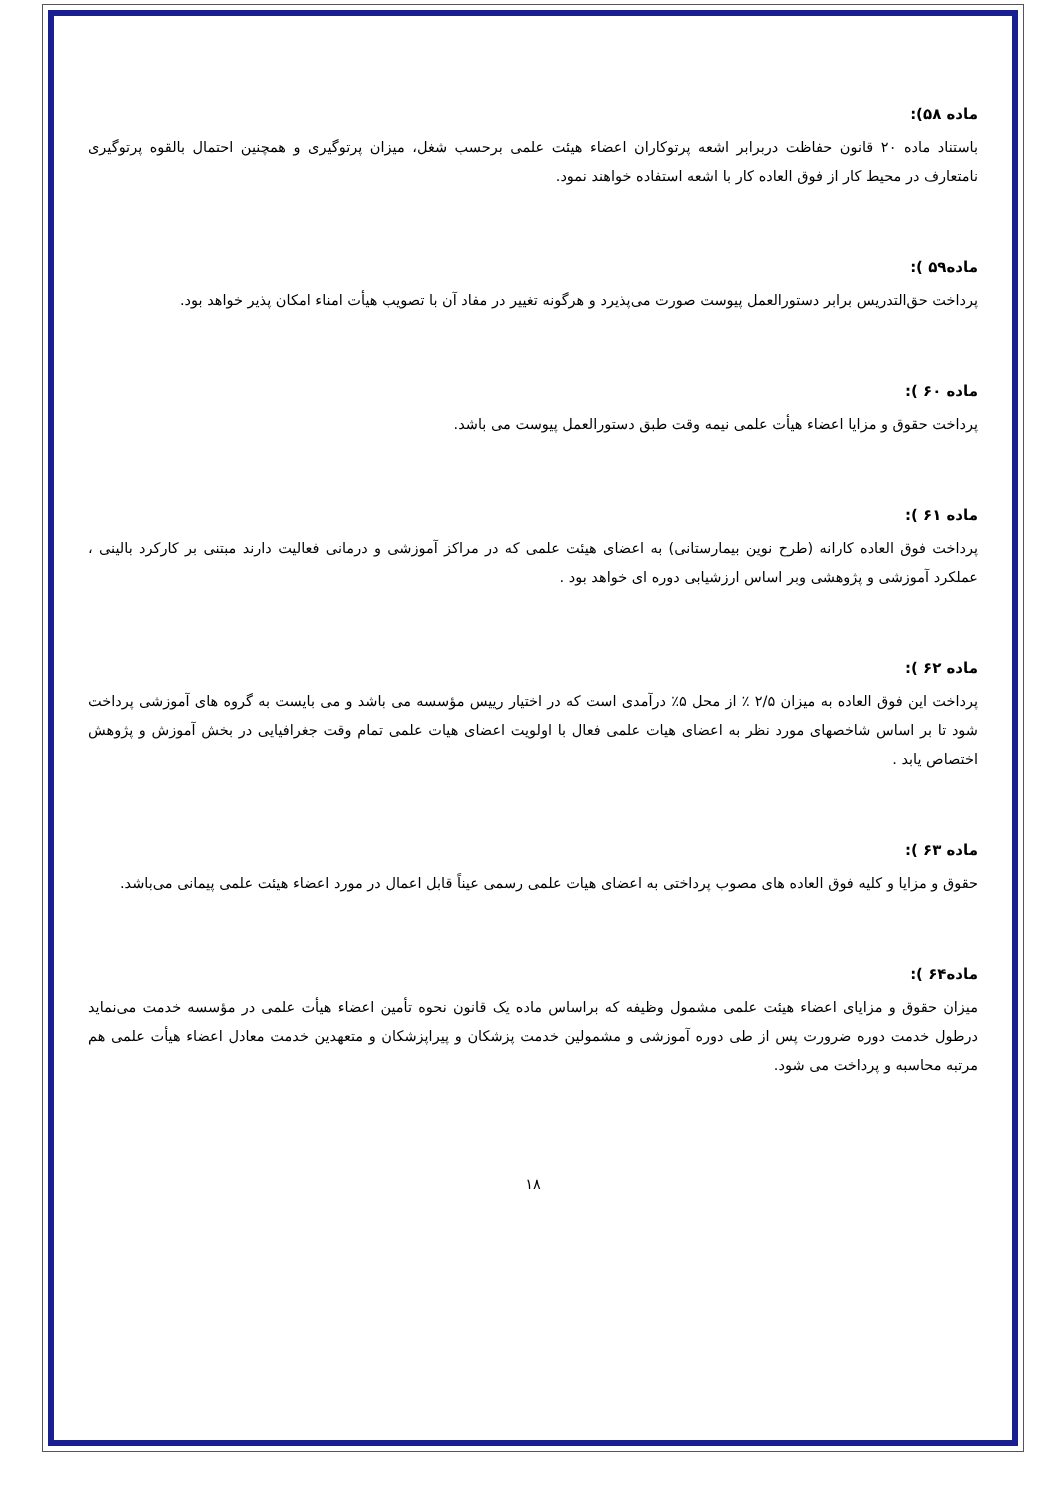ماده ۵۸):
باستناد ماده ۲۰ قانون حفاظت دربرابر اشعه پرتوکاران اعضاء هیئت علمی برحسب شغل، میزان پرتوگیری و همچنین احتمال بالقوه پرتوگیری نامتعارف در محیط کار از فوق العاده کار با اشعه استفاده خواهند نمود.
ماده۵۹ ):
پرداخت حق‌التدریس برابر دستورالعمل پیوست صورت می‌پذیرد و هرگونه تغییر در مفاد آن با تصویب هیأت امناء امکان پذیر خواهد بود.
ماده ۶۰ ):
پرداخت حقوق و مزایا اعضاء هیأت علمی نیمه وقت طبق دستورالعمل پیوست می باشد.
ماده ۶۱ ):
پرداخت فوق العاده کارانه (طرح نوین بیمارستانی) به اعضای هیئت علمی که در مراکز آموزشی و درمانی فعالیت دارند مبتنی بر کارکرد بالینی ، عملکرد آموزشی و پژوهشی وبر اساس ارزشیابی دوره ای خواهد بود .
ماده ۶۲ ):
پرداخت این فوق العاده به میزان ۲/۵ ٪ از محل ۵٪ درآمدی است که در اختیار رییس مؤسسه می باشد و می بایست به گروه های آموزشی پرداخت شود تا بر اساس شاخصهای مورد نظر به اعضای هیات علمی فعال با اولویت اعضای هیات علمی تمام وقت جغرافیایی در بخش آموزش و پژوهش اختصاص یابد .
ماده ۶۳ ):
حقوق و مزایا و کلیه فوق العاده های مصوب پرداختی به اعضای هیات علمی رسمی عیناً قابل اعمال در مورد اعضاء هیئت علمی پیمانی می‌باشد.
ماده۶۴ ):
میزان حقوق و مزایای اعضاء هیئت علمی مشمول وظیفه که براساس ماده یک قانون نحوه تأمین اعضاء هیأت علمی در مؤسسه خدمت می‌نماید درطول خدمت دوره ضرورت پس از طی دوره آموزشی و مشمولین خدمت پزشکان و پیراپزشکان و متعهدین خدمت معادل اعضاء هیأت علمی هم مرتبه محاسبه و پرداخت می شود.
۱۸